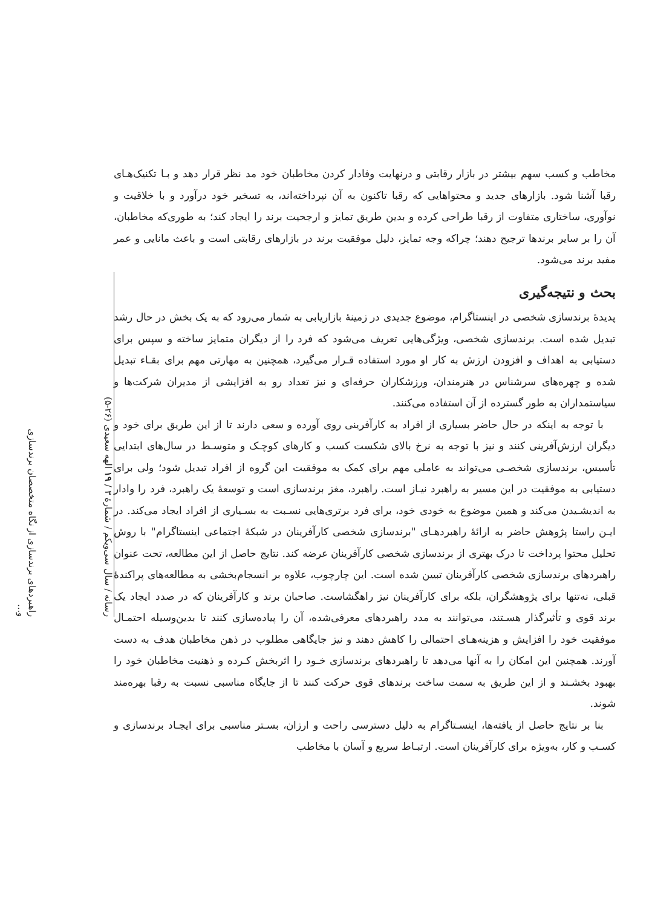مخاطب و کسب سهم بیشتر در بازار رقابتی و درنهایت وفادار کردن مخاطبان خود مد نظر قرار دهد و بـا تکنیک‌هـای رقبا آشنا شود. بازارهای جدید و محتواهایی که رقبا تاکنون به آن نپرداخته‌اند، به تسخیر خود درآورد و با خلاقیت و نوآوری، ساختاری متفاوت از رقبا طراحی کرده و بدین طریق تمایز و ارجحیت برند را ایجاد کند؛ به طوری‌که مخاطبان، آن را بر سایر برندها ترجیح دهند؛ چراکه وجه تمایز، دلیل موفقیت برند در بازارهای رقابتی است و باعث مانایی و عمر مفید برند می‌شود.
بحث و نتیجه‌گیری
پدیدهٔ برندسازی شخصی در اینستاگرام، موضوع جدیدی در زمینهٔ بازاریابی به شمار می‌رود که به یک بخش در حال رشد تبدیل شده است. برندسازی شخصی، ویژگی‌هایی تعریف می‌شود که فرد را از دیگران متمایز ساخته و سپس برای دستیابی به اهداف و افزودن ارزش به کار او مورد استفاده قـرار می‌گیرد، همچنین به مهارتی مهم برای بقـاء تبدیل شده و چهره‌های سرشناس در هنرمندان، ورزشکاران حرفه‌ای و نیز تعداد رو به افزایشی از مدیران شرکت‌ها و سیاستمداران به طور گسترده از آن استفاده می‌کنند.
با توجه به اینکه در حال حاضر بسیاری از افراد به کارآفرینی روی آورده و سعی دارند تا از این طریق برای خود و دیگران ارزش‌آفرینی کنند و نیز با توجه به نرخ بالای شکست کسب و کارهای کوچـک و متوسـط در سال‌های ابتدایی تأسیس، برندسازی شخصـی می‌تواند به عاملی مهم برای کمک به موفقیت این گروه از افراد تبدیل شود؛ ولی برای دستیابی به موفقیت در این مسیر به راهبرد نیـاز است. راهبرد، مغز برندسازی است و توسعهٔ یک راهبرد، فرد را وادار به اندیشـیدن می‌کند و همین موضوع به خودی خود، برای فرد برتری‌هایی نسـبت به بسـیاری از افراد ایجاد می‌کند. در ایـن راستا پژوهش حاضر به ارائهٔ راهبردهـای "برندسازی شخصی کارآفرینان در شبکهٔ اجتماعی اینستاگرام" با روش تحلیل محتوا پرداخت تا درک بهتری از برندسازی شخصی کارآفرینان عرضه کند. نتایج حاصل از این مطالعه، تحت عنوان راهبردهای برندسازی شخصی کارآفرینان تبیین شده است. این چارچوب، علاوه بر انسجام‌بخشی به مطالعه‌های پراکندهٔ قبلی، نه‌تنها برای پژوهشگران، بلکه برای کارآفرینان نیز راهگشاست. صاحبان برند و کارآفرینان که در صدد ایجاد یک برند قوی و تأثیرگذار هسـتند، می‌توانند به مدد راهبردهای معرفی‌شده، آن را پیاده‌سازی کنند تا بدین‌وسیله احتمـال موفقیت خود را افزایش و هزینه‌هـای احتمالی را کاهش دهند و نیز جایگاهی مطلوب در ذهن مخاطبان هدف به دست آورند. همچنین این امکان را به آنها می‌دهد تا راهبردهای برندسازی خـود را اثربخش کـرده و ذهنیت مخاطبان خود را بهبود بخشـند و از این طریق به سمت ساخت برندهای قوی حرکت کنند تا از جایگاه مناسبی نسبت به رقبا بهره‌مند شوند.
بنا بر نتایج حاصل از یافته‌ها، اینسـتاگرام به دلیل دسترسی راحت و ارزان، بسـتر مناسبی برای ایجـاد برندسازی و کسـب و کار، به‌ویژه برای کارآفرینان است. ارتبـاط سریع و آسان با مخاطب
رسانه / سال سی‌ویکم / شمارهٔ ۳ / ۱۹ الهه سعیدی (۲۶-۵)
راهبردهای برندسازی از نگاه متخصصان برندسازی و...